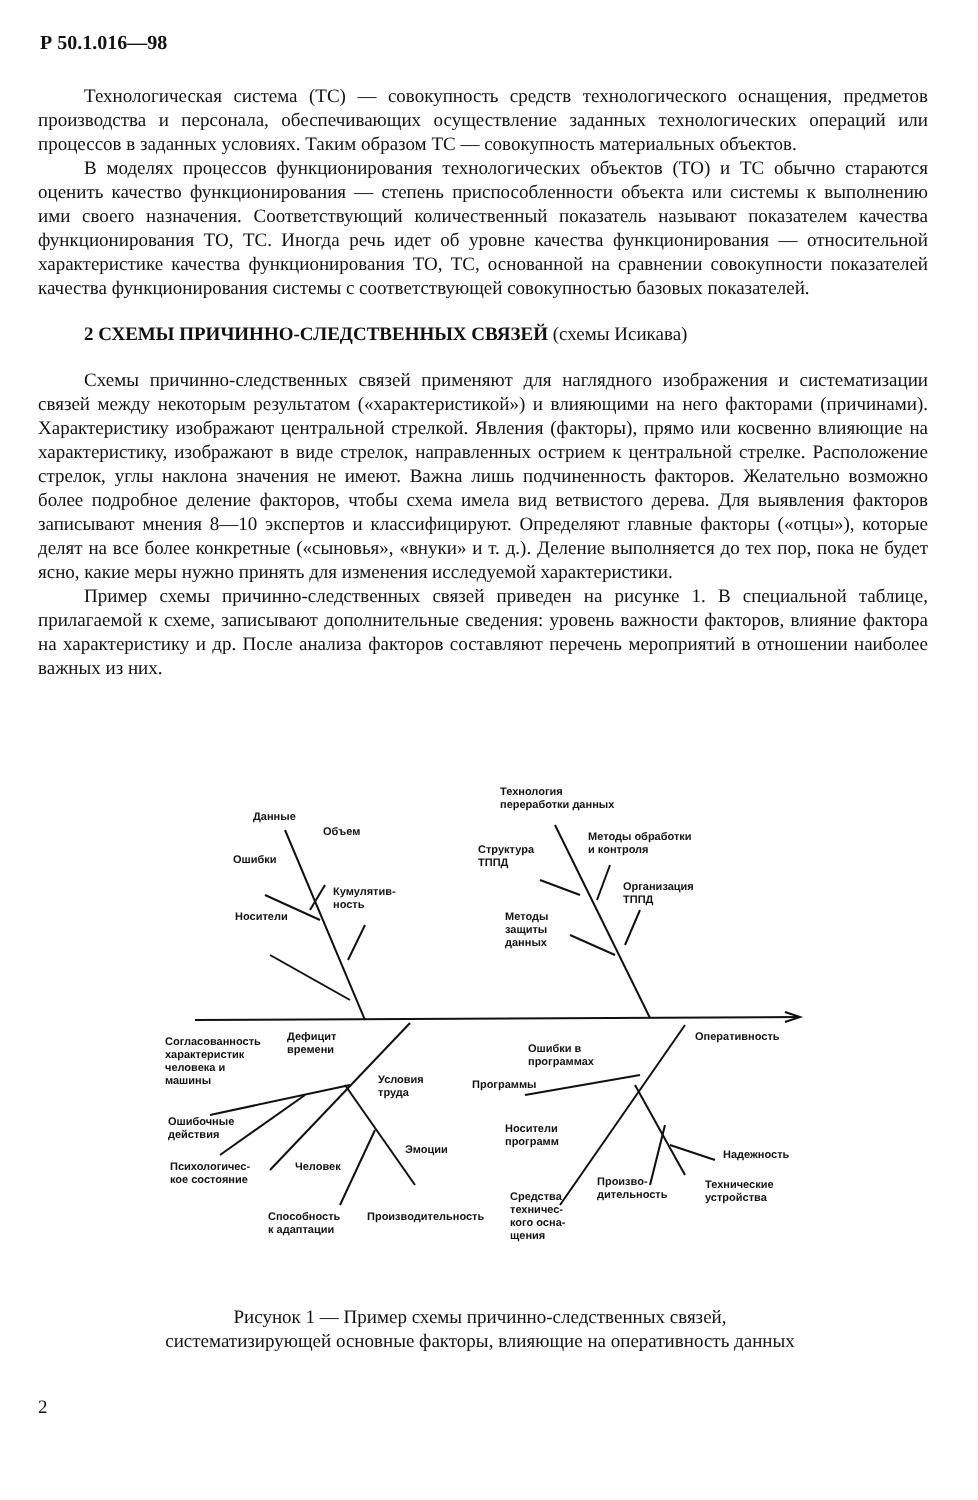Р 50.1.016—98
Технологическая система (ТС) — совокупность средств технологического оснащения, предметов производства и персонала, обеспечивающих осуществление заданных технологических операций или процессов в заданных условиях. Таким образом ТС — совокупность материальных объектов.
В моделях процессов функционирования технологических объектов (ТО) и ТС обычно стараются оценить качество функционирования — степень приспособленности объекта или системы к выполнению ими своего назначения. Соответствующий количественный показатель называют показателем качества функционирования ТО, ТС. Иногда речь идет об уровне качества функционирования — относительной характеристике качества функционирования ТО, ТС, основанной на сравнении совокупности показателей качества функционирования системы с соответствующей совокупностью базовых показателей.
2 СХЕМЫ ПРИЧИННО-СЛЕДСТВЕННЫХ СВЯЗЕЙ (схемы Исикава)
Схемы причинно-следственных связей применяют для наглядного изображения и систематизации связей между некоторым результатом («характеристикой») и влияющими на него факторами (причинами). Характеристику изображают центральной стрелкой. Явления (факторы), прямо или косвенно влияющие на характеристику, изображают в виде стрелок, направленных острием к центральной стрелке. Расположение стрелок, углы наклона значения не имеют. Важна лишь подчиненность факторов. Желательно возможно более подробное деление факторов, чтобы схема имела вид ветвистого дерева. Для выявления факторов записывают мнения 8—10 экспертов и классифицируют. Определяют главные факторы («отцы»), которые делят на все более конкретные («сыновья», «внуки» и т. д.). Деление выполняется до тех пор, пока не будет ясно, какие меры нужно принять для изменения исследуемой характеристики.
Пример схемы причинно-следственных связей приведен на рисунке 1. В специальной таблице, прилагаемой к схеме, записывают дополнительные сведения: уровень важности факторов, влияние фактора на характеристику и др. После анализа факторов составляют перечень мероприятий в отношении наиболее важных из них.
Данные
Объем
Ошибки
Кумулятив-
ность
Носители
Технология
переработки данных
Методы обработки
и контроля
Структура
ТППД
Организация
ТППД
Методы
защиты
данных
Оперативность
Согласованность
характеристик
человека и
машины
Дефицит
времени
Условия
труда
Ошибки в
программах
Программы
Ошибочные
действия
Носители
программ
Эмоции Надежность
Психологичес-
кое состояние
Человек
Произво-
дительность
Технические
устройства
Средства
техничес-
кого осна-
щения
Способность
к адаптации
Производительность
Рисунок 1 — Пример схемы причинно-следственных связей, систематизирующей основные факторы, влияющие на оперативность данных
2